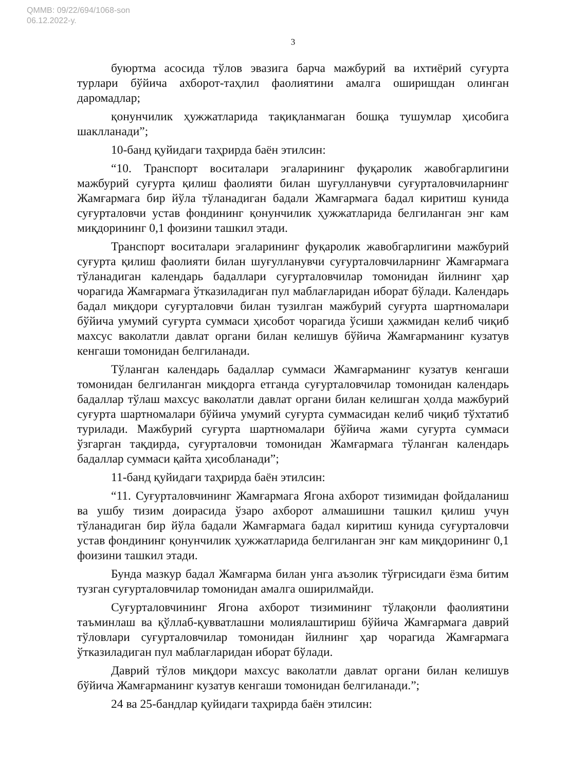QMMB: 09/22/694/1068-son
06.12.2022-y.
3
буюртма асосида тўлов эвазига барча мажбурий ва ихтиёрий суғурта турлари бўйича ахборот-таҳлил фаолиятини амалга оширишдан олинган даромадлар;
қонунчилик ҳужжатларида тақиқланмаган бошқа тушумлар ҳисобига шаклланади”;
10-банд қуйидаги таҳрирда баён этилсин:
“10. Транспорт воситалари эгаларининг фуқаролик жавобгарлигини мажбурий суғурта қилиш фаолияти билан шуғулланувчи суғурталовчиларнинг Жамғармага бир йўла тўланадиган бадали Жамғармага бадал киритиш кунида суғурталовчи устав фондининг қонунчилик ҳужжатларида белгиланган энг кам миқдорининг 0,1 фоизини ташкил этади.
Транспорт воситалари эгаларининг фуқаролик жавобгарлигини мажбурий суғурта қилиш фаолияти билан шуғулланувчи суғурталовчиларнинг Жамғармага тўланадиган календарь бадаллари суғурталовчилар томонидан йилнинг ҳар чорагида Жамғармага ўтказиладиган пул маблағларидан иборат бўлади. Календарь бадал миқдори суғурталовчи билан тузилган мажбурий суғурта шартномалари бўйича умумий суғурта суммаси ҳисобот чорагида ўсиши ҳажмидан келиб чиқиб махсус ваколатли давлат органи билан келишув бўйича Жамғарманинг кузатув кенгаши томонидан белгиланади.
Тўланган календарь бадаллар суммаси Жамғарманинг кузатув кенгаши томонидан белгиланган миқдорга етганда суғурталовчилар томонидан календарь бадаллар тўлаш махсус ваколатли давлат органи билан келишган ҳолда мажбурий суғурта шартномалари бўйича умумий суғурта суммасидан келиб чиқиб тўхтатиб турилади. Мажбурий суғурта шартномалари бўйича жами суғурта суммаси ўзгарган тақдирда, суғурталовчи томонидан Жамғармага тўланган календарь бадаллар суммаси қайта ҳисобланади”;
11-банд қуйидаги таҳрирда баён этилсин:
“11. Суғурталовчининг Жамғармага Ягона ахборот тизимидан фойдаланиш ва ушбу тизим доирасида ўзаро ахборот алмашишни ташкил қилиш учун тўланадиган бир йўла бадали Жамғармага бадал киритиш кунида суғурталовчи устав фондининг қонунчилик ҳужжатларида белгиланган энг кам миқдорининг 0,1 фоизини ташкил этади.
Бунда мазкур бадал Жамғарма билан унга аъзолик тўғрисидаги ёзма битим тузган суғурталовчилар томонидан амалга оширилмайди.
Суғурталовчининг Ягона ахборот тизимининг тўлақонли фаолиятини таъминлаш ва қўллаб-қувватлашни молиялаштириш бўйича Жамғармага даврий тўловлари суғурталовчилар томонидан йилнинг ҳар чорагида Жамғармага ўтказиладиган пул маблағларидан иборат бўлади.
Даврий тўлов миқдори махсус ваколатли давлат органи билан келишув бўйича Жамғарманинг кузатув кенгаши томонидан белгиланади.”;
24 ва 25-бандлар қуйидаги таҳрирда баён этилсин: